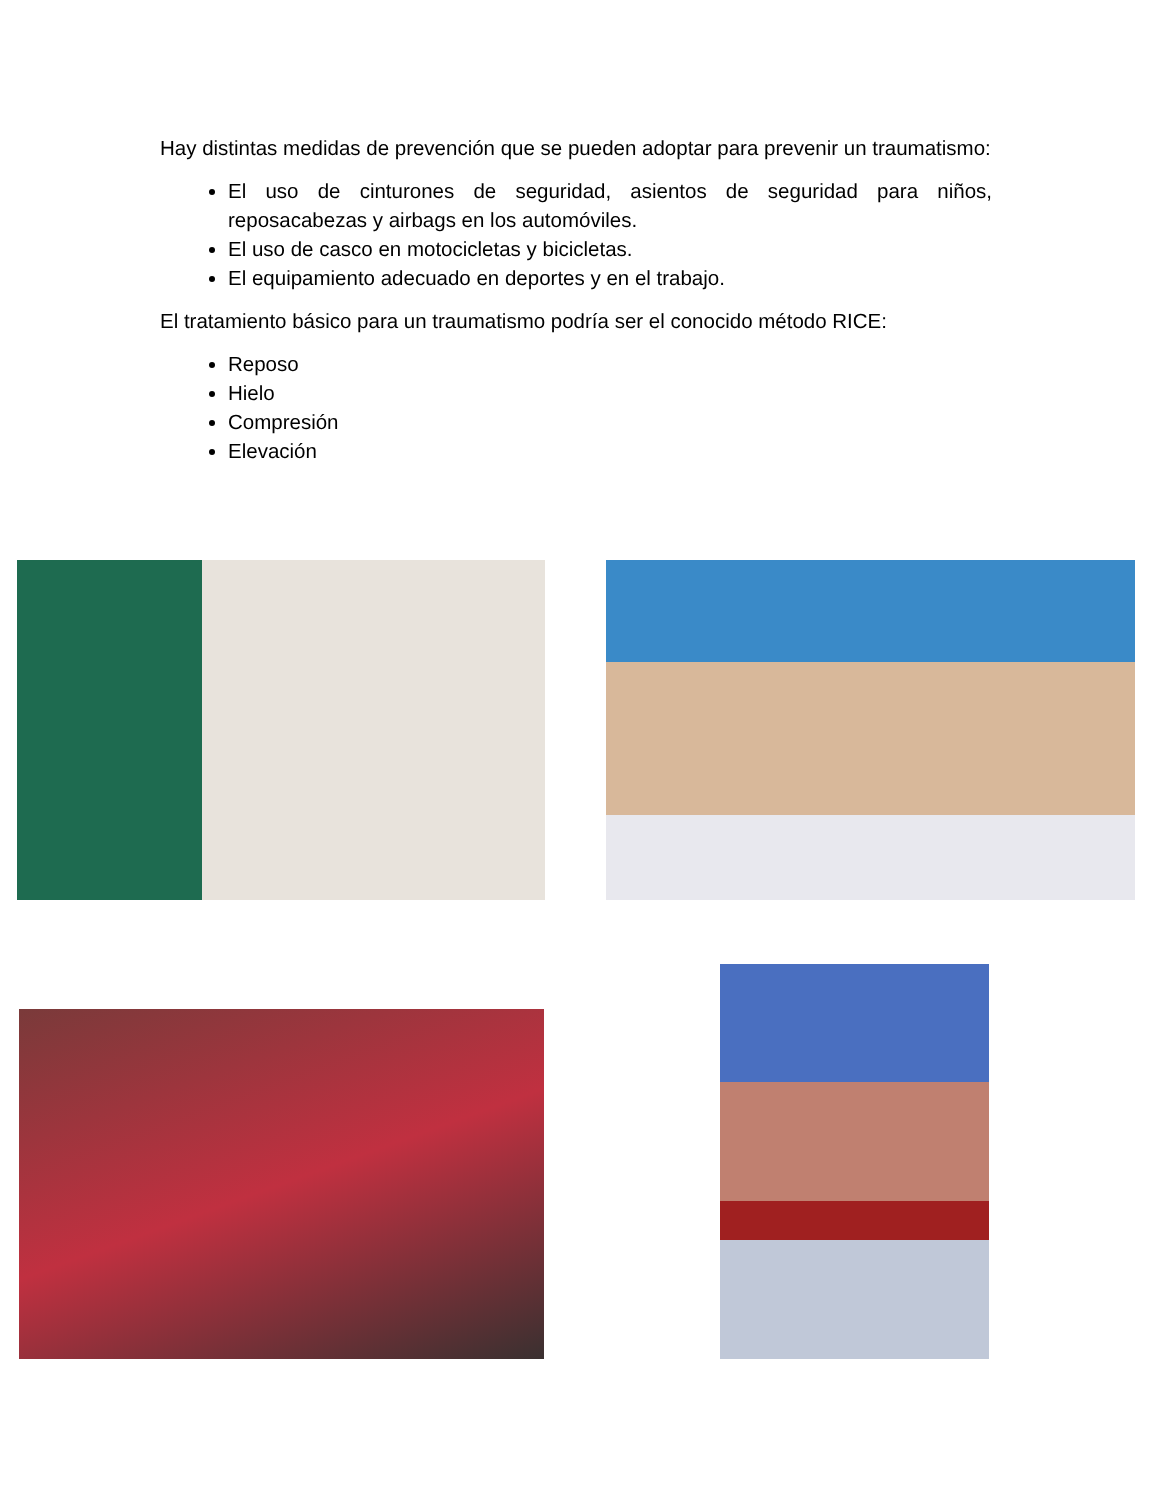Hay distintas medidas de prevención que se pueden adoptar para prevenir un traumatismo:
El uso de cinturones de seguridad, asientos de seguridad para niños, reposacabezas y airbags en los automóviles.
El uso de casco en motocicletas y bicicletas.
El equipamiento adecuado en deportes y en el trabajo.
El tratamiento básico para un traumatismo podría ser el conocido método RICE:
Reposo
Hielo
Compresión
Elevación